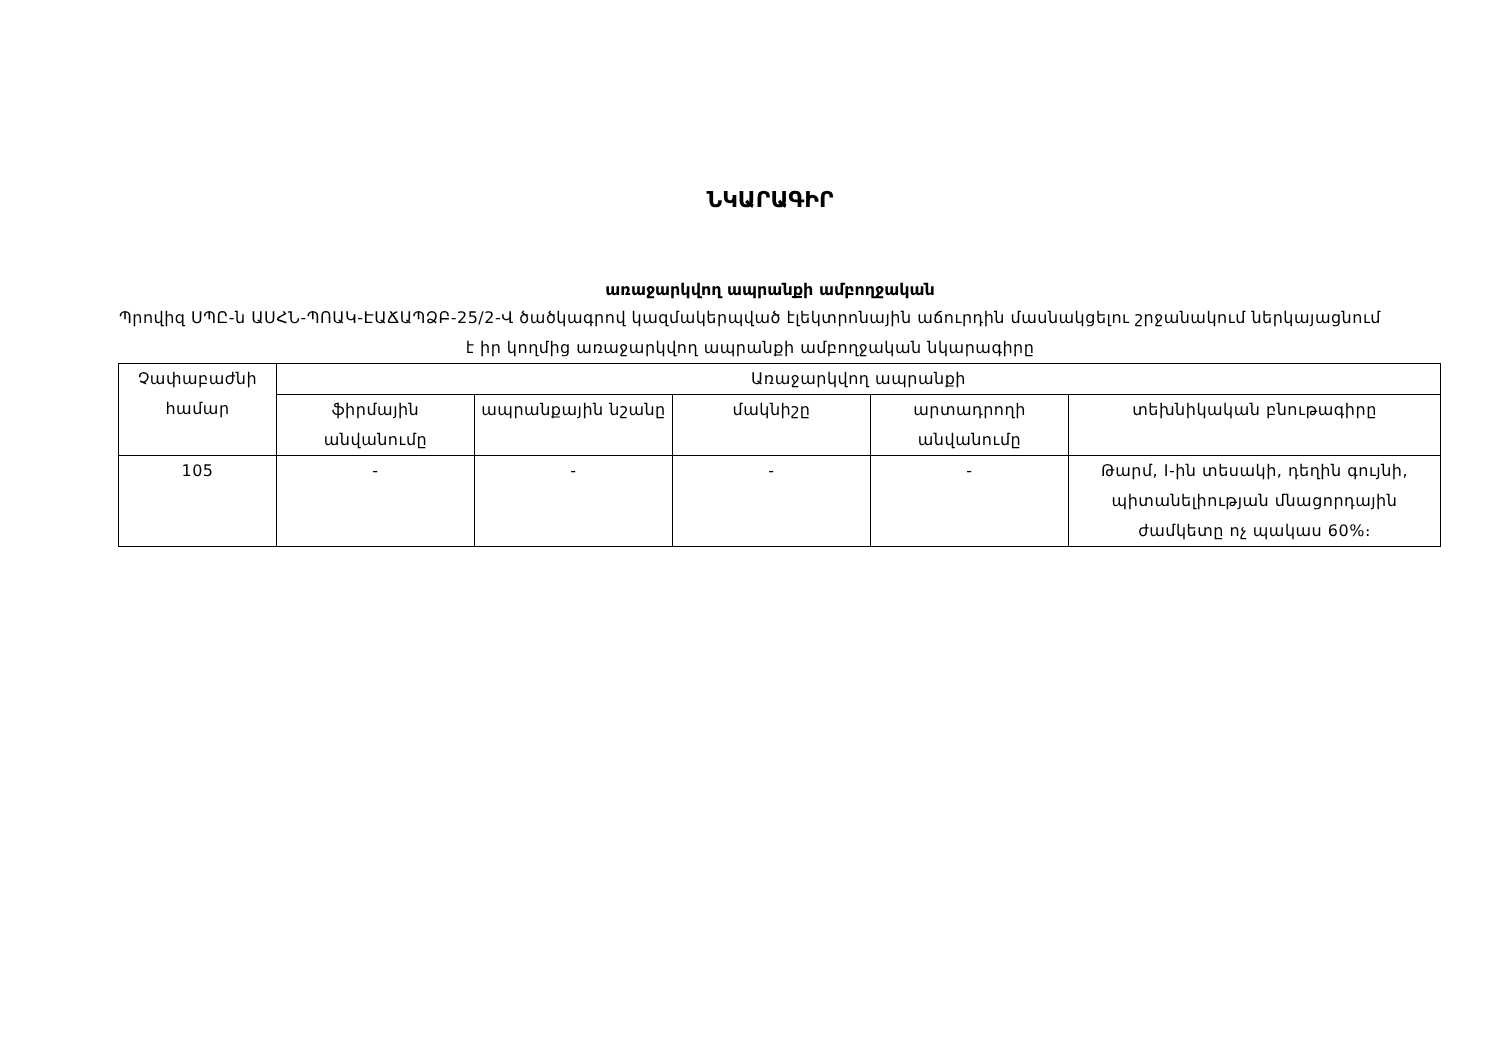ՆԿԱՐԱԳԻՐ
առաջարկվող ապրանքի ամբողջական
Պրովիզ ՍՊԸ-ն ԱՍՀՆ-ՊՈԱԿ-ԷԱՃԱՊՁԲ-25/2-Վ ծածկագրով կազմակերպված էլեկտրոնային աճուրդին մասնակցելու շրջանակում ներկայացնում է իր կողմից առաջարկվող ապրանքի ամբողջական նկարագիրը
| Չափաբաժնի համար | Առաջարկվող ապրանքի | | | | |
| | ֆիրմային անվանումը | ապրանքային նշանը | մակնիշը | արտադրողի անվանումը | տեխնիկական բնութագիրը |
| 105 | - | - | - | - | Թարմ, I-ին տեսակի, դեղին գույնի, պիտանելիության մնացորդային ժամկետը ոչ պակաս 60%։ |